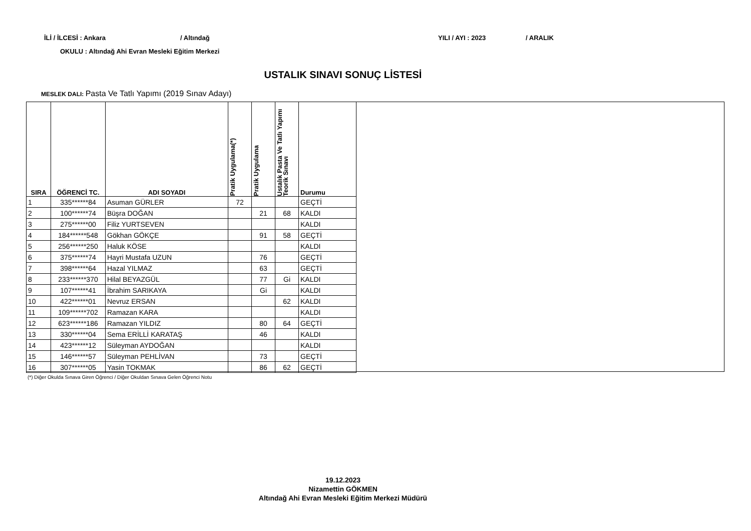İLİ / İLCESİ : Ankara / Altındağ YILI / AYI : 2023 / ARALIK
OKULU : Altındağ Ahi Evran Mesleki Eğitim Merkezi
USTALIK SINAVI SONUÇ LİSTESİ
MESLEK DALI: Pasta Ve Tatlı Yapımı (2019 Sınav Adayı)
| SIRA | ÖĞRENCİ TC. | ADI SOYADI | Pratik Uygulama(*) | Pratik Uygulama | Ustalık Pasta Ve Tatlı Yapımı Teorik Sınavı | Durumu |
| --- | --- | --- | --- | --- | --- | --- |
| 1 | 335******84 | Asuman GÜRLER | 72 | | | GEÇTİ |
| 2 | 100******74 | Büşra DOĞAN | | 21 | 68 | KALDI |
| 3 | 275******00 | Filiz YURTSEVEN | | | | KALDI |
| 4 | 184******548 | Gökhan GÖKÇE | | 91 | 58 | GEÇTİ |
| 5 | 256******250 | Haluk KÖSE | | | | KALDI |
| 6 | 375******74 | Hayri Mustafa UZUN | | 76 | | GEÇTİ |
| 7 | 398******64 | Hazal YILMAZ | | 63 | | GEÇTİ |
| 8 | 233******370 | Hilal BEYAZGÜL | | 77 | Gi | KALDI |
| 9 | 107******41 | İbrahim SARIKAYA | | Gi | | KALDI |
| 10 | 422******01 | Nevruz ERSAN | | | 62 | KALDI |
| 11 | 109******702 | Ramazan KARA | | | | KALDI |
| 12 | 623******186 | Ramazan YILDIZ | | 80 | 64 | GEÇTİ |
| 13 | 330******04 | Sema ERİLLİ KARATAŞ | | 46 | | KALDI |
| 14 | 423******12 | Süleyman AYDOĞAN | | | | KALDI |
| 15 | 146******57 | Süleyman PEHLİVAN | | 73 | | GEÇTİ |
| 16 | 307******05 | Yasin TOKMAK | | 86 | 62 | GEÇTİ |
(*) Diğer Okulda Sınava Giren Öğrenci / Diğer Okuldan Sınava Gelen Öğrenci Notu
19.12.2023
Nizamettin GÖKMEN
Altındağ Ahi Evran Mesleki Eğitim Merkezi Müdürü